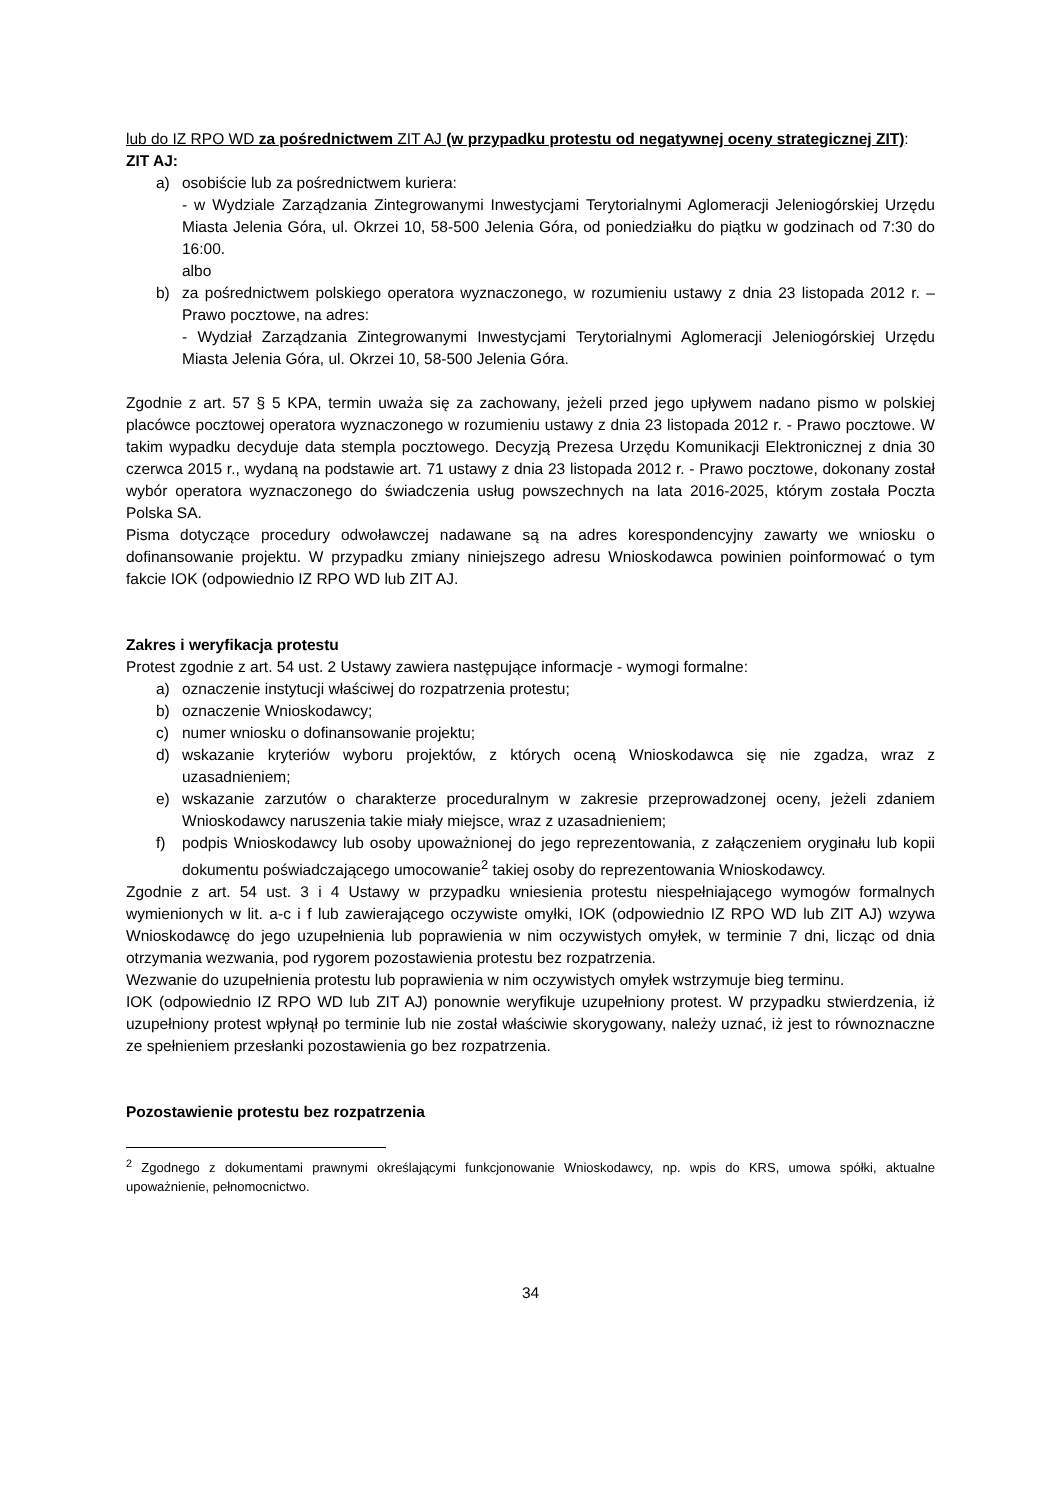lub do IZ RPO WD za pośrednictwem ZIT AJ (w przypadku protestu od negatywnej oceny strategicznej ZIT):
ZIT AJ:
a) osobiście lub za pośrednictwem kuriera:
- w Wydziale Zarządzania Zintegrowanymi Inwestycjami Terytorialnymi Aglomeracji Jeleniogórskiej Urzędu Miasta Jelenia Góra, ul. Okrzei 10, 58-500 Jelenia Góra, od poniedziałku do piątku w godzinach od 7:30 do 16:00.
albo
b) za pośrednictwem polskiego operatora wyznaczonego, w rozumieniu ustawy z dnia 23 listopada 2012 r. – Prawo pocztowe, na adres:
- Wydział Zarządzania Zintegrowanymi Inwestycjami Terytorialnymi Aglomeracji Jeleniogórskiej Urzędu Miasta Jelenia Góra, ul. Okrzei 10, 58-500 Jelenia Góra.
Zgodnie z art. 57 § 5 KPA, termin uważa się za zachowany, jeżeli przed jego upływem nadano pismo w polskiej placówce pocztowej operatora wyznaczonego w rozumieniu ustawy z dnia 23 listopada 2012 r. - Prawo pocztowe. W takim wypadku decyduje data stempla pocztowego. Decyzją Prezesa Urzędu Komunikacji Elektronicznej z dnia 30 czerwca 2015 r., wydaną na podstawie art. 71 ustawy z dnia 23 listopada 2012 r. - Prawo pocztowe, dokonany został wybór operatora wyznaczonego do świadczenia usług powszechnych na lata 2016-2025, którym została Poczta Polska SA.
Pisma dotyczące procedury odwoławczej nadawane są na adres korespondencyjny zawarty we wniosku o dofinansowanie projektu. W przypadku zmiany niniejszego adresu Wnioskodawca powinien poinformować o tym fakcie IOK (odpowiednio IZ RPO WD lub ZIT AJ.
Zakres i weryfikacja protestu
Protest zgodnie z art. 54 ust. 2 Ustawy zawiera następujące informacje - wymogi formalne:
a) oznaczenie instytucji właściwej do rozpatrzenia protestu;
b) oznaczenie Wnioskodawcy;
c) numer wniosku o dofinansowanie projektu;
d) wskazanie kryteriów wyboru projektów, z których oceną Wnioskodawca się nie zgadza, wraz z uzasadnieniem;
e) wskazanie zarzutów o charakterze proceduralnym w zakresie przeprowadzonej oceny, jeżeli zdaniem Wnioskodawcy naruszenia takie miały miejsce, wraz z uzasadnieniem;
f) podpis Wnioskodawcy lub osoby upoważnionej do jego reprezentowania, z załączeniem oryginału lub kopii dokumentu poświadczającego umocowanie<sup>2</sup> takiej osoby do reprezentowania Wnioskodawcy.
Zgodnie z art. 54 ust. 3 i 4 Ustawy w przypadku wniesienia protestu niespełniającego wymogów formalnych wymienionych w lit. a-c i f lub zawierającego oczywiste omyłki, IOK (odpowiednio IZ RPO WD lub ZIT AJ) wzywa Wnioskodawcę do jego uzupełnienia lub poprawienia w nim oczywistych omyłek, w terminie 7 dni, licząc od dnia otrzymania wezwania, pod rygorem pozostawienia protestu bez rozpatrzenia.
Wezwanie do uzupełnienia protestu lub poprawienia w nim oczywistych omyłek wstrzymuje bieg terminu.
IOK (odpowiednio IZ RPO WD lub ZIT AJ) ponownie weryfikuje uzupełniony protest. W przypadku stwierdzenia, iż uzupełniony protest wpłynął po terminie lub nie został właściwie skorygowany, należy uznać, iż jest to równoznaczne ze spełnieniem przesłanki pozostawienia go bez rozpatrzenia.
Pozostawienie protestu bez rozpatrzenia
<sup>2</sup> Zgodnego z dokumentami prawnymi określającymi funkcjonowanie Wnioskodawcy, np. wpis do KRS, umowa spółki, aktualne upoważnienie, pełnomocnictwo.
34